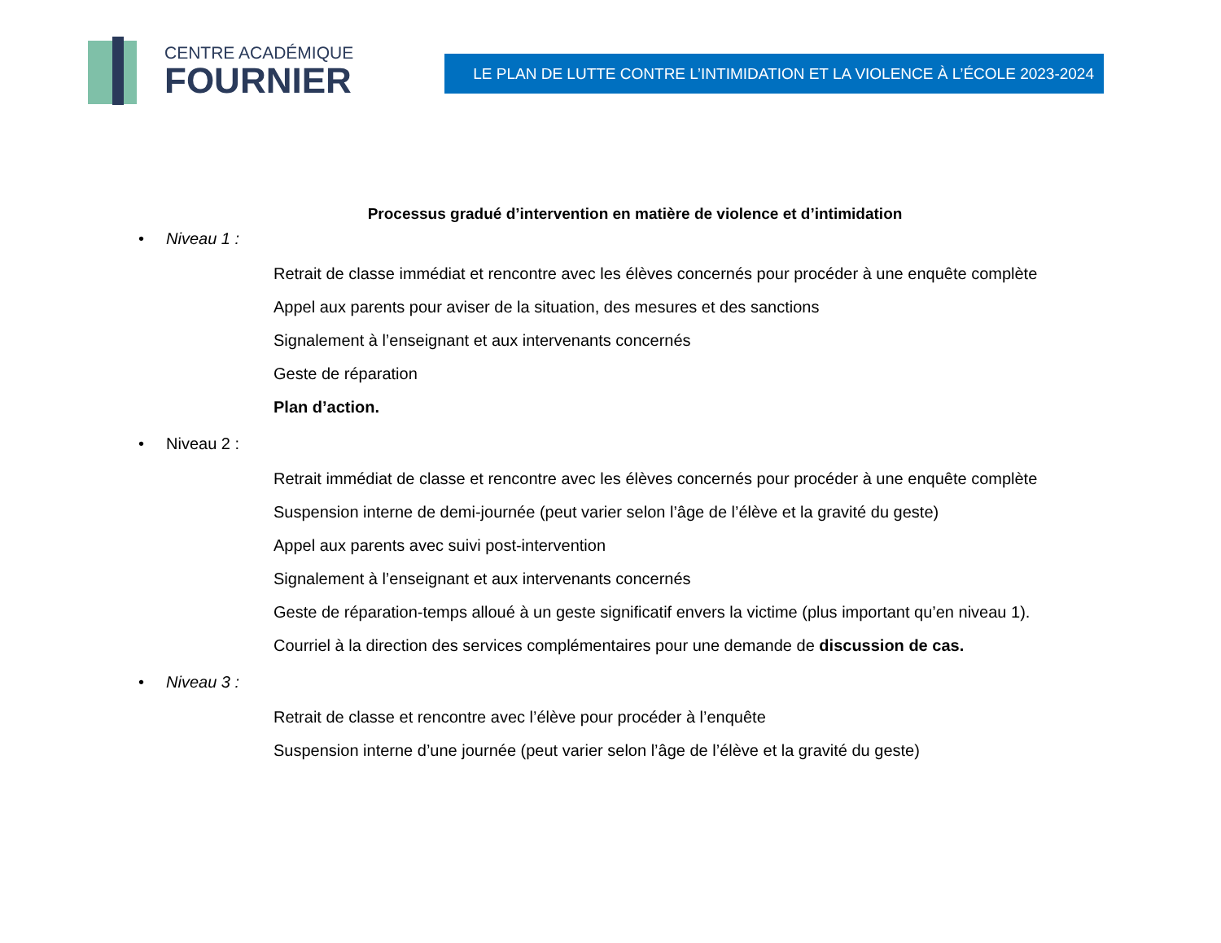CENTRE ACADÉMIQUE
FOURNIER
LE PLAN DE LUTTE CONTRE L’INTIMIDATION ET LA VIOLENCE À L’ÉCOLE 2023-2024
Processus gradué d’intervention en matière de violence et d’intimidation
• Niveau 1 :
Retrait de classe immédiat et rencontre avec les élèves concernés pour procéder à une enquête complète
Appel aux parents pour aviser de la situation, des mesures et des sanctions
Signalement à l’enseignant et aux intervenants concernés
Geste de réparation
Plan d’action.
• Niveau 2 :
Retrait immédiat de classe et rencontre avec les élèves concernés pour procéder à une enquête complète
Suspension interne de demi-journée (peut varier selon l’âge de l’élève et la gravité du geste)
Appel aux parents avec suivi post-intervention
Signalement à l’enseignant et aux intervenants concernés
Geste de réparation-temps alloué à un geste significatif envers la victime (plus important qu’en niveau 1).
Courriel à la direction des services complémentaires pour une demande de discussion de cas.
• Niveau 3 :
Retrait de classe et rencontre avec l’élève pour procéder à l’enquête
Suspension interne d’une journée (peut varier selon l’âge de l’élève et la gravité du geste)